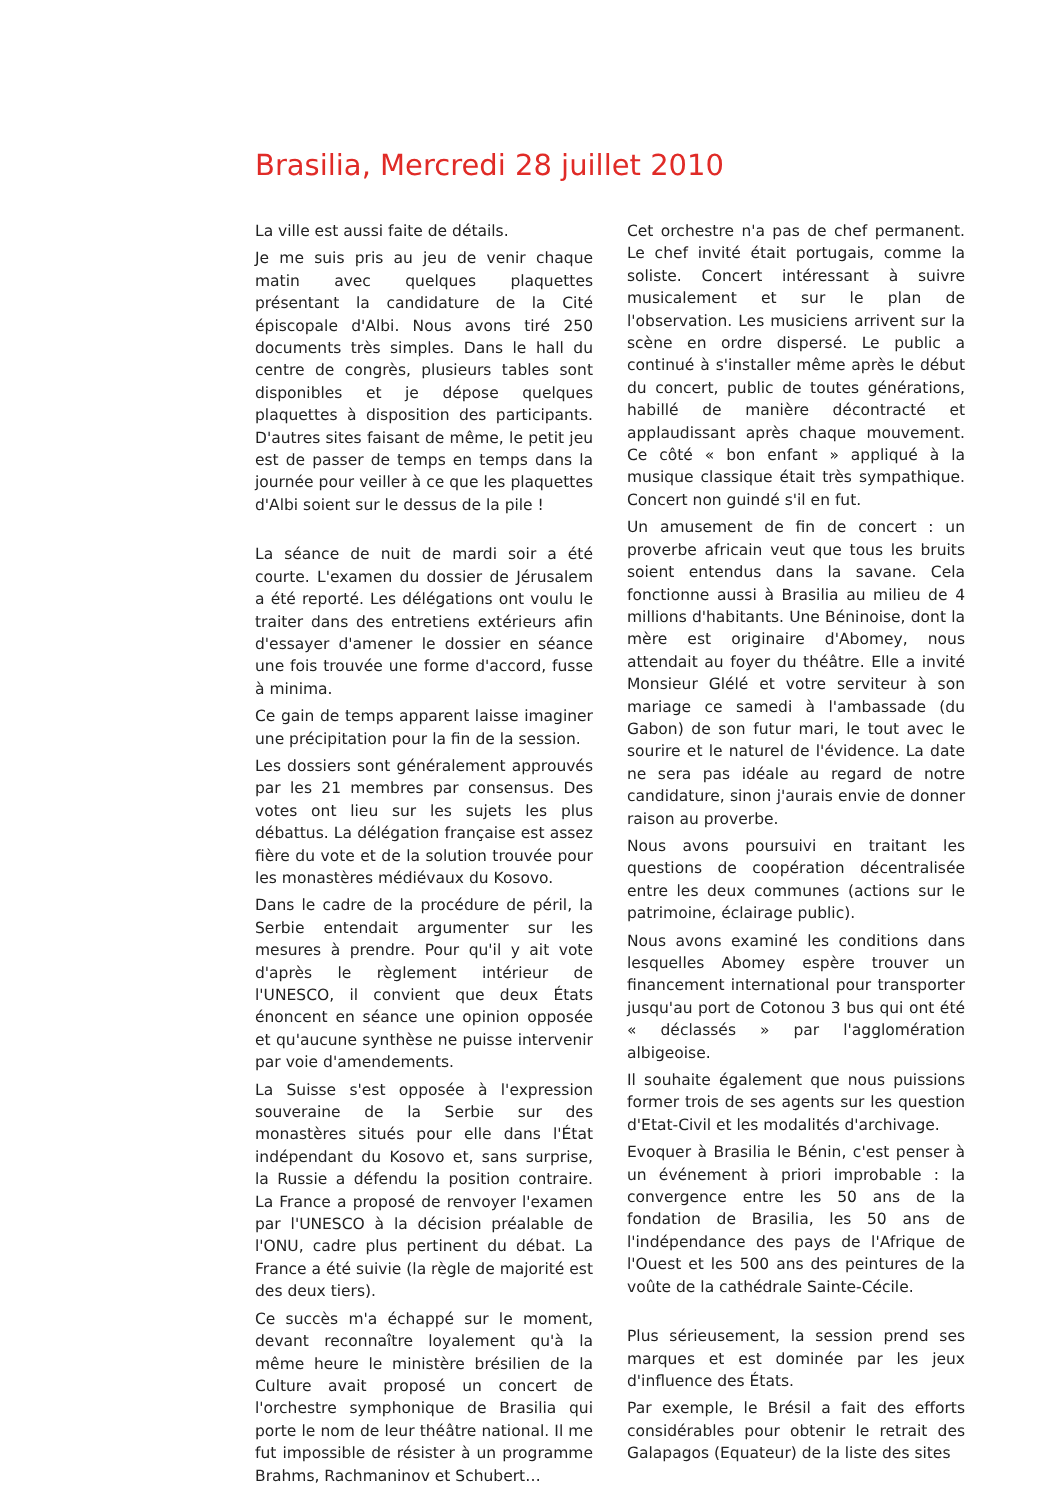Brasilia, Mercredi 28 juillet 2010
La ville est aussi faite de détails.
Je me suis pris au jeu de venir chaque matin avec quelques plaquettes présentant la candidature de la Cité épiscopale d'Albi. Nous avons tiré 250 documents très simples. Dans le hall du centre de congrès, plusieurs tables sont disponibles et je dépose quelques plaquettes à disposition des participants. D'autres sites faisant de même, le petit jeu est de passer de temps en temps dans la journée pour veiller à ce que les plaquettes d'Albi soient sur le dessus de la pile !
La séance de nuit de mardi soir a été courte. L'examen du dossier de Jérusalem a été reporté. Les délégations ont voulu le traiter dans des entretiens extérieurs afin d'essayer d'amener le dossier en séance une fois trouvée une forme d'accord, fusse à minima.
Ce gain de temps apparent laisse imaginer une précipitation pour la fin de la session.
Les dossiers sont généralement approuvés par les 21 membres par consensus. Des votes ont lieu sur les sujets les plus débattus. La délégation française est assez fière du vote et de la solution trouvée pour les monastères médiévaux du Kosovo.
Dans le cadre de la procédure de péril, la Serbie entendait argumenter sur les mesures à prendre. Pour qu'il y ait vote d'après le règlement intérieur de l'UNESCO, il convient que deux États énoncent en séance une opinion opposée et qu'aucune synthèse ne puisse intervenir par voie d'amendements.
La Suisse s'est opposée à l'expression souveraine de la Serbie sur des monastères situés pour elle dans l'État indépendant du Kosovo et, sans surprise, la Russie a défendu la position contraire. La France a proposé de renvoyer l'examen par l'UNESCO à la décision préalable de l'ONU, cadre plus pertinent du débat. La France a été suivie (la règle de majorité est des deux tiers).
Ce succès m'a échappé sur le moment, devant reconnaître loyalement qu'à la même heure le ministère brésilien de la Culture avait proposé un concert de l'orchestre symphonique de Brasilia qui porte le nom de leur théâtre national. Il me fut impossible de résister à un programme Brahms, Rachmaninov et Schubert…
Cet orchestre n'a pas de chef permanent. Le chef invité était portugais, comme la soliste. Concert intéressant à suivre musicalement et sur le plan de l'observation. Les musiciens arrivent sur la scène en ordre dispersé. Le public a continué à s'installer même après le début du concert, public de toutes générations, habillé de manière décontracté et applaudissant après chaque mouvement. Ce côté « bon enfant » appliqué à la musique classique était très sympathique. Concert non guindé s'il en fut.
Un amusement de fin de concert : un proverbe africain veut que tous les bruits soient entendus dans la savane. Cela fonctionne aussi à Brasilia au milieu de 4 millions d'habitants. Une Béninoise, dont la mère est originaire d'Abomey, nous attendait au foyer du théâtre. Elle a invité Monsieur Glélé et votre serviteur à son mariage ce samedi à l'ambassade (du Gabon) de son futur mari, le tout avec le sourire et le naturel de l'évidence. La date ne sera pas idéale au regard de notre candidature, sinon j'aurais envie de donner raison au proverbe.
Nous avons poursuivi en traitant les questions de coopération décentralisée entre les deux communes (actions sur le patrimoine, éclairage public).
Nous avons examiné les conditions dans lesquelles Abomey espère trouver un financement international pour transporter jusqu'au port de Cotonou 3 bus qui ont été « déclassés » par l'agglomération albigeoise.
Il souhaite également que nous puissions former trois de ses agents sur les question d'Etat-Civil et les modalités d'archivage.
Evoquer à Brasilia le Bénin, c'est penser à un événement à priori improbable : la convergence entre les 50 ans de la fondation de Brasilia, les 50 ans de l'indépendance des pays de l'Afrique de l'Ouest et les 500 ans des peintures de la voûte de la cathédrale Sainte-Cécile.
Plus sérieusement, la session prend ses marques et est dominée par les jeux d'influence des États.
Par exemple, le Brésil a fait des efforts considérables pour obtenir le retrait des Galapagos (Equateur) de la liste des sites